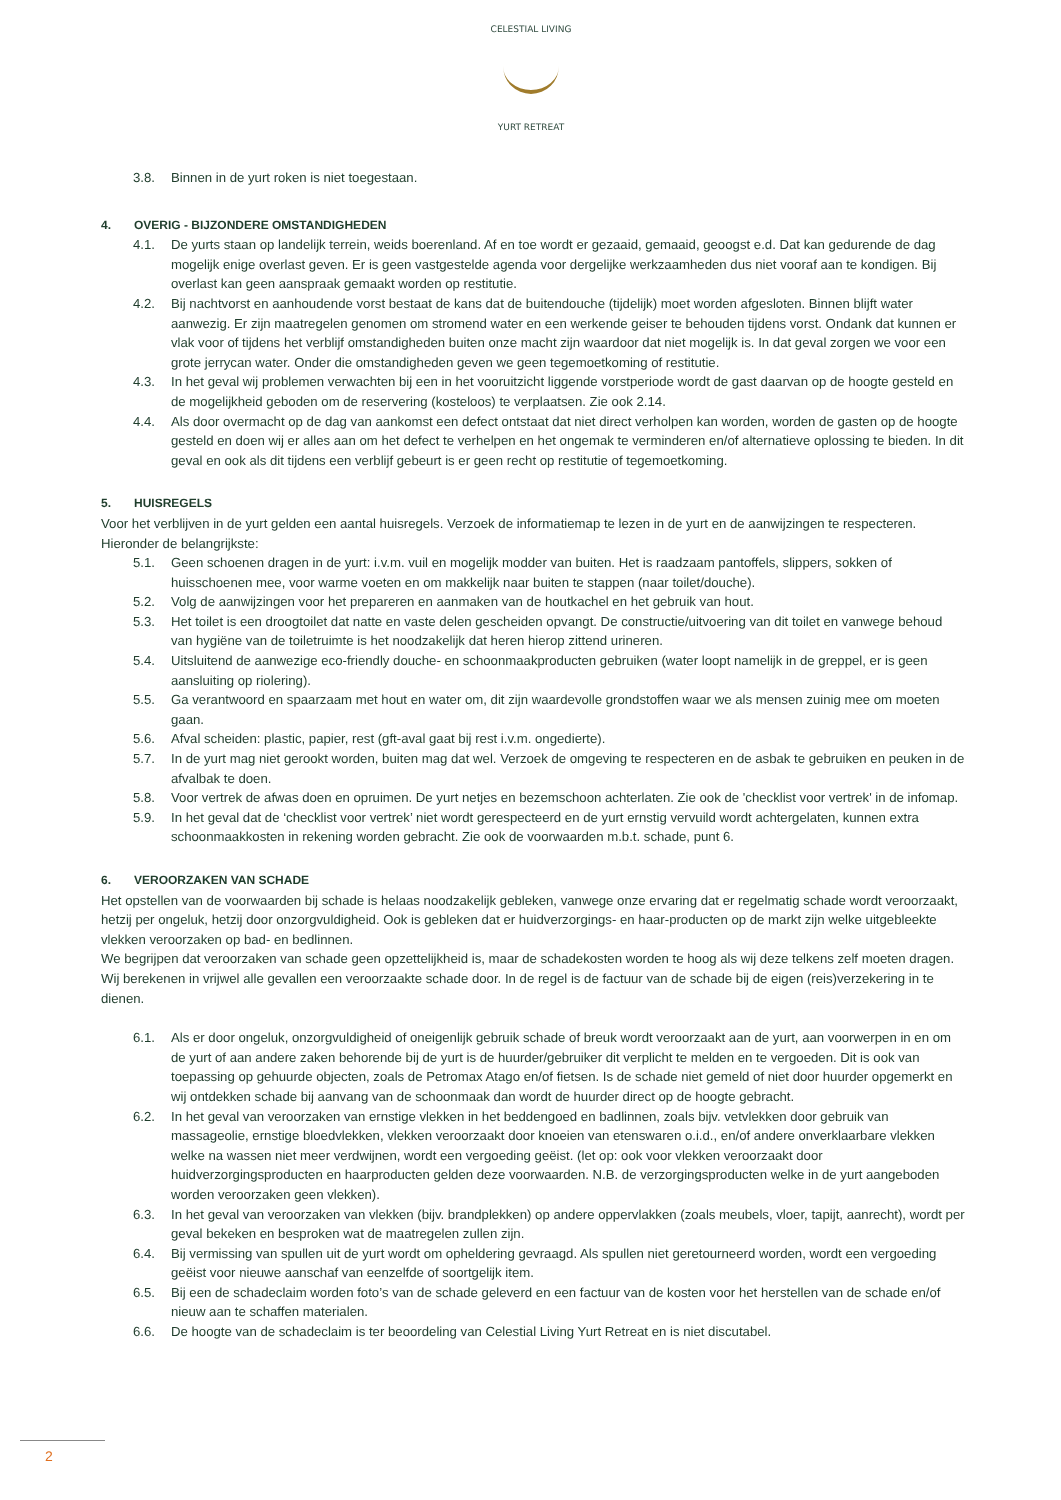CELESTIAL LIVING
YURT RETREAT
3.8. Binnen in de yurt roken is niet toegestaan.
4. OVERIG - BIJZONDERE OMSTANDIGHEDEN
4.1. De yurts staan op landelijk terrein, weids boerenland. Af en toe wordt er gezaaid, gemaaid, geoogst e.d. Dat kan gedurende de dag mogelijk enige overlast geven. Er is geen vastgestelde agenda voor dergelijke werkzaamheden dus niet vooraf aan te kondigen. Bij overlast kan geen aanspraak gemaakt worden op restitutie.
4.2. Bij nachtvorst en aanhoudende vorst bestaat de kans dat de buitendouche (tijdelijk) moet worden afgesloten. Binnen blijft water aanwezig. Er zijn maatregelen genomen om stromend water en een werkende geiser te behouden tijdens vorst. Ondank dat kunnen er vlak voor of tijdens het verblijf omstandigheden buiten onze macht zijn waardoor dat niet mogelijk is. In dat geval zorgen we voor een grote jerrycan water. Onder die omstandigheden geven we geen tegemoetkoming of restitutie.
4.3. In het geval wij problemen verwachten bij een in het vooruitzicht liggende vorstperiode wordt de gast daarvan op de hoogte gesteld en de mogelijkheid geboden om de reservering (kosteloos) te verplaatsen. Zie ook 2.14.
4.4. Als door overmacht op de dag van aankomst een defect ontstaat dat niet direct verholpen kan worden, worden de gasten op de hoogte gesteld en doen wij er alles aan om het defect te verhelpen en het ongemak te verminderen en/of alternatieve oplossing te bieden. In dit geval en ook als dit tijdens een verblijf gebeurt is er geen recht op restitutie of tegemoetkoming.
5. HUISREGELS
Voor het verblijven in de yurt gelden een aantal huisregels. Verzoek de informatiemap te lezen in de yurt en de aanwijzingen te respecteren. Hieronder de belangrijkste:
5.1. Geen schoenen dragen in de yurt: i.v.m. vuil en mogelijk modder van buiten. Het is raadzaam pantoffels, slippers, sokken of huisschoenen mee, voor warme voeten en om makkelijk naar buiten te stappen (naar toilet/douche).
5.2. Volg de aanwijzingen voor het prepareren en aanmaken van de houtkachel en het gebruik van hout.
5.3. Het toilet is een droogtoilet dat natte en vaste delen gescheiden opvangt. De constructie/uitvoering van dit toilet en vanwege behoud van hygiëne van de toiletruimte is het noodzakelijk dat heren hierop zittend urineren.
5.4. Uitsluitend de aanwezige eco-friendly douche- en schoonmaakproducten gebruiken (water loopt namelijk in de greppel, er is geen aansluiting op riolering).
5.5. Ga verantwoord en spaarzaam met hout en water om, dit zijn waardevolle grondstoffen waar we als mensen zuinig mee om moeten gaan.
5.6. Afval scheiden: plastic, papier, rest (gft-aval gaat bij rest i.v.m. ongedierte).
5.7. In de yurt mag niet gerookt worden, buiten mag dat wel. Verzoek de omgeving te respecteren en de asbak te gebruiken en peuken in de afvalbak te doen.
5.8. Voor vertrek de afwas doen en opruimen. De yurt netjes en bezemschoon achterlaten. Zie ook de 'checklist voor vertrek' in de infomap.
5.9. In het geval dat de ‘checklist voor vertrek’ niet wordt gerespecteerd en de yurt ernstig vervuild wordt achtergelaten, kunnen extra schoonmaakkosten in rekening worden gebracht. Zie ook de voorwaarden m.b.t. schade, punt 6.
6. VEROORZAKEN VAN SCHADE
Het opstellen van de voorwaarden bij schade is helaas noodzakelijk gebleken, vanwege onze ervaring dat er regelmatig schade wordt veroorzaakt, hetzij per ongeluk, hetzij door onzorgvuldigheid. Ook is gebleken dat er huidverzorgings- en haar-producten op de markt zijn welke uitgebleekte vlekken veroorzaken op bad- en bedlinnen.
We begrijpen dat veroorzaken van schade geen opzettelijkheid is, maar de schadekosten worden te hoog als wij deze telkens zelf moeten dragen. Wij berekenen in vrijwel alle gevallen een veroorzaakte schade door. In de regel is de factuur van de schade bij de eigen (reis)verzekering in te dienen.
6.1. Als er door ongeluk, onzorgvuldigheid of oneigenlijk gebruik schade of breuk wordt veroorzaakt aan de yurt, aan voorwerpen in en om de yurt of aan andere zaken behorende bij de yurt is de huurder/gebruiker dit verplicht te melden en te vergoeden. Dit is ook van toepassing op gehuurde objecten, zoals de Petromax Atago en/of fietsen. Is de schade niet gemeld of niet door huurder opgemerkt en wij ontdekken schade bij aanvang van de schoonmaak dan wordt de huurder direct op de hoogte gebracht.
6.2. In het geval van veroorzaken van ernstige vlekken in het beddengoed en badlinnen, zoals bijv. vetvlekken door gebruik van massageolie, ernstige bloedvlekken, vlekken veroorzaakt door knoeien van etenswaren o.i.d., en/of andere onverklaarbare vlekken welke na wassen niet meer verdwijnen, wordt een vergoeding geëist. (let op: ook voor vlekken veroorzaakt door huidverzorgingsproducten en haarproducten gelden deze voorwaarden. N.B. de verzorgingsproducten welke in de yurt aangeboden worden veroorzaken geen vlekken).
6.3. In het geval van veroorzaken van vlekken (bijv. brandplekken) op andere oppervlakken (zoals meubels, vloer, tapijt, aanrecht), wordt per geval bekeken en besproken wat de maatregelen zullen zijn.
6.4. Bij vermissing van spullen uit de yurt wordt om opheldering gevraagd. Als spullen niet geretourneerd worden, wordt een vergoeding geëist voor nieuwe aanschaf van eenzelfde of soortgelijk item.
6.5. Bij een de schadeclaim worden foto’s van de schade geleverd en een factuur van de kosten voor het herstellen van de schade en/of nieuw aan te schaffen materialen.
6.6. De hoogte van de schadeclaim is ter beoordeling van Celestial Living Yurt Retreat en is niet discutabel.
2